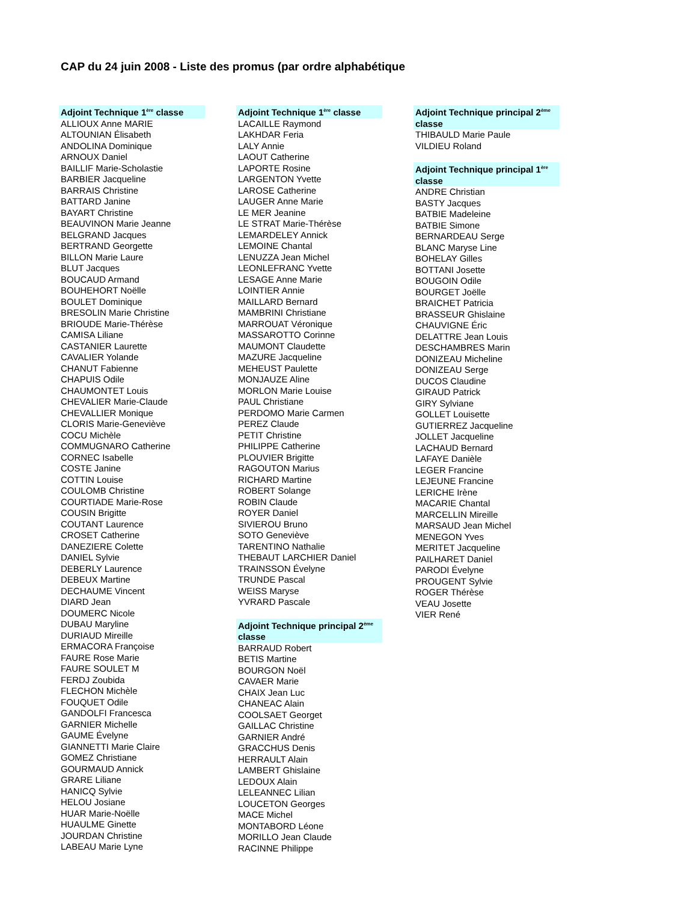CAP du 24 juin 2008 - Liste des promus (par ordre alphabétique
Adjoint Technique 1<sup>ère</sup> classe
ALLIOUX Anne MARIE
ALTOUNIAN Élisabeth
ANDOLINA Dominique
ARNOUX Daniel
BAILLIF Marie-Scholastie
BARBIER Jacqueline
BARRAIS Christine
BATTARD Janine
BAYART Christine
BEAUVINON Marie Jeanne
BELGRAND Jacques
BERTRAND Georgette
BILLON Marie Laure
BLUT Jacques
BOUCAUD Armand
BOUHEHORT Noëlle
BOULET Dominique
BRESOLIN Marie Christine
BRIOUDE Marie-Thérèse
CAMISA Liliane
CASTANIER Laurette
CAVALIER Yolande
CHANUT Fabienne
CHAPUIS Odile
CHAUMONTET Louis
CHEVALIER Marie-Claude
CHEVALLIER Monique
CLORIS Marie-Geneviève
COCU Michèle
COMMUGNARO Catherine
CORNEC Isabelle
COSTE Janine
COTTIN Louise
COULOMB Christine
COURTIADE Marie-Rose
COUSIN Brigitte
COUTANT Laurence
CROSET Catherine
DANEZIERE Colette
DANIEL Sylvie
DEBERLY Laurence
DEBEUX Martine
DECHAUME Vincent
DIARD Jean
DOUMERC Nicole
DUBAU Maryline
DURIAUD Mireille
ERMACORA Françoise
FAURE Rose Marie
FAURE SOULET M
FERDJ Zoubida
FLECHON Michèle
FOUQUET Odile
GANDOLFI Francesca
GARNIER Michelle
GAUME Évelyne
GIANNETTI Marie Claire
GOMEZ Christiane
GOURMAUD Annick
GRARE Liliane
HANICQ Sylvie
HELOU Josiane
HUAR Marie-Noëlle
HUAULME Ginette
JOURDAN Christine
LABEAU Marie Lyne
Adjoint Technique 1<sup>ère</sup> classe
LACAILLE Raymond
LAKHDAR Feria
LALY Annie
LAOUT Catherine
LAPORTE Rosine
LARGENTON Yvette
LAROSE Catherine
LAUGER Anne Marie
LE MER Jeanine
LE STRAT Marie-Thérèse
LEMARDELEY Annick
LEMOINE Chantal
LENUZZA Jean Michel
LEONLEFRANC Yvette
LESAGE Anne Marie
LOINTIER Annie
MAILLARD Bernard
MAMBRINI Christiane
MARROUAT Véronique
MASSAROTTO Corinne
MAUMONT Claudette
MAZURE Jacqueline
MEHEUST Paulette
MONJAUZE Aline
MORLON Marie Louise
PAUL Christiane
PERDOMO Marie Carmen
PEREZ Claude
PETIT Christine
PHILIPPE Catherine
PLOUVIER Brigitte
RAGOUTON Marius
RICHARD Martine
ROBERT Solange
ROBIN Claude
ROYER Daniel
SIVIEROU Bruno
SOTO Geneviève
TARENTINO Nathalie
THEBAUT LARCHIER Daniel
TRAINSSON Évelyne
TRUNDE Pascal
WEISS Maryse
YVRARD Pascale
Adjoint Technique principal 2<sup>ème</sup> classe
BARRAUD Robert
BETIS Martine
BOURGON Noël
CAVAER Marie
CHAIX Jean Luc
CHANEAC Alain
COOLSAET Georget
GAILLAC Christine
GARNIER André
GRACCHUS Denis
HERRAULT Alain
LAMBERT Ghislaine
LEDOUX Alain
LELEANNEC Lilian
LOUCETON Georges
MACE Michel
MONTABORD Léone
MORILLO Jean Claude
RACINNE Philippe
Adjoint Technique principal 2<sup>ème</sup> classe
THIBAULD Marie Paule
VILDIEU Roland
Adjoint Technique principal 1<sup>ère</sup> classe
ANDRE Christian
BASTY Jacques
BATBIE Madeleine
BATBIE Simone
BERNARDEAU Serge
BLANC Maryse Line
BOHELAY Gilles
BOTTANI Josette
BOUGOIN Odile
BOURGET Joëlle
BRAICHET Patricia
BRASSEUR Ghislaine
CHAUVIGNE Éric
DELATTRE Jean Louis
DESCHAMBRES Marin
DONIZEAU Micheline
DONIZEAU Serge
DUCOS Claudine
GIRAUD Patrick
GIRY Sylviane
GOLLET Louisette
GUTIERREZ Jacqueline
JOLLET Jacqueline
LACHAUD Bernard
LAFAYE Danièle
LEGER Francine
LEJEUNE Francine
LERICHE Irène
MACARIE Chantal
MARCELLIN Mireille
MARSAUD Jean Michel
MENEGON Yves
MERITET Jacqueline
PAILHARET Daniel
PARODI Évelyne
PROUGENT Sylvie
ROGER Thérèse
VEAU Josette
VIER René